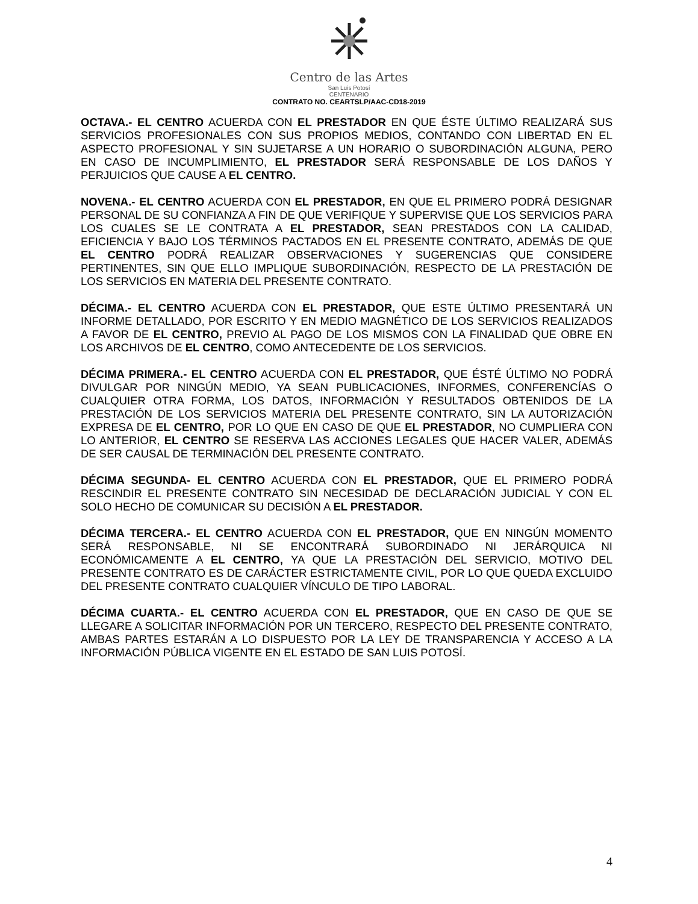Centro de las Artes
San Luis Potosí
CENTENARIO
CONTRATO NO. CEARTSLP/AAC-CD18-2019
OCTAVA.- EL CENTRO ACUERDA CON EL PRESTADOR EN QUE ÉSTE ÚLTIMO REALIZARÁ SUS SERVICIOS PROFESIONALES CON SUS PROPIOS MEDIOS, CONTANDO CON LIBERTAD EN EL ASPECTO PROFESIONAL Y SIN SUJETARSE A UN HORARIO O SUBORDINACIÓN ALGUNA, PERO EN CASO DE INCUMPLIMIENTO, EL PRESTADOR SERÁ RESPONSABLE DE LOS DAÑOS Y PERJUICIOS QUE CAUSE A EL CENTRO.
NOVENA.- EL CENTRO ACUERDA CON EL PRESTADOR, EN QUE EL PRIMERO PODRÁ DESIGNAR PERSONAL DE SU CONFIANZA A FIN DE QUE VERIFIQUE Y SUPERVISE QUE LOS SERVICIOS PARA LOS CUALES SE LE CONTRATA A EL PRESTADOR, SEAN PRESTADOS CON LA CALIDAD, EFICIENCIA Y BAJO LOS TÉRMINOS PACTADOS EN EL PRESENTE CONTRATO, ADEMÁS DE QUE EL CENTRO PODRÁ REALIZAR OBSERVACIONES Y SUGERENCIAS QUE CONSIDERE PERTINENTES, SIN QUE ELLO IMPLIQUE SUBORDINACIÓN, RESPECTO DE LA PRESTACIÓN DE LOS SERVICIOS EN MATERIA DEL PRESENTE CONTRATO.
DÉCIMA.- EL CENTRO ACUERDA CON EL PRESTADOR, QUE ESTE ÚLTIMO PRESENTARÁ UN INFORME DETALLADO, POR ESCRITO Y EN MEDIO MAGNÉTICO DE LOS SERVICIOS REALIZADOS A FAVOR DE EL CENTRO, PREVIO AL PAGO DE LOS MISMOS CON LA FINALIDAD QUE OBRE EN LOS ARCHIVOS DE EL CENTRO, COMO ANTECEDENTE DE LOS SERVICIOS.
DÉCIMA PRIMERA.- EL CENTRO ACUERDA CON EL PRESTADOR, QUE ÉSTÉ ÚLTIMO NO PODRÁ DIVULGAR POR NINGÚN MEDIO, YA SEAN PUBLICACIONES, INFORMES, CONFERENCÍAS O CUALQUIER OTRA FORMA, LOS DATOS, INFORMACIÓN Y RESULTADOS OBTENIDOS DE LA PRESTACIÓN DE LOS SERVICIOS MATERIA DEL PRESENTE CONTRATO, SIN LA AUTORIZACIÓN EXPRESA DE EL CENTRO, POR LO QUE EN CASO DE QUE EL PRESTADOR, NO CUMPLIERA CON LO ANTERIOR, EL CENTRO SE RESERVA LAS ACCIONES LEGALES QUE HACER VALER, ADEMÁS DE SER CAUSAL DE TERMINACIÓN DEL PRESENTE CONTRATO.
DÉCIMA SEGUNDA- EL CENTRO ACUERDA CON EL PRESTADOR, QUE EL PRIMERO PODRÁ RESCINDIR EL PRESENTE CONTRATO SIN NECESIDAD DE DECLARACIÓN JUDICIAL Y CON EL SOLO HECHO DE COMUNICAR SU DECISIÓN A EL PRESTADOR.
DÉCIMA TERCERA.- EL CENTRO ACUERDA CON EL PRESTADOR, QUE EN NINGÚN MOMENTO SERÁ RESPONSABLE, NI SE ENCONTRARÁ SUBORDINADO NI JERÁRQUICA NI ECONÓMICAMENTE A EL CENTRO, YA QUE LA PRESTACIÓN DEL SERVICIO, MOTIVO DEL PRESENTE CONTRATO ES DE CARÁCTER ESTRICTAMENTE CIVIL, POR LO QUE QUEDA EXCLUIDO DEL PRESENTE CONTRATO CUALQUIER VÍNCULO DE TIPO LABORAL.
DÉCIMA CUARTA.- EL CENTRO ACUERDA CON EL PRESTADOR, QUE EN CASO DE QUE SE LLEGARE A SOLICITAR INFORMACIÓN POR UN TERCERO, RESPECTO DEL PRESENTE CONTRATO, AMBAS PARTES ESTARÁN A LO DISPUESTO POR LA LEY DE TRANSPARENCIA Y ACCESO A LA INFORMACIÓN PÚBLICA VIGENTE EN EL ESTADO DE SAN LUIS POTOSÍ.
4